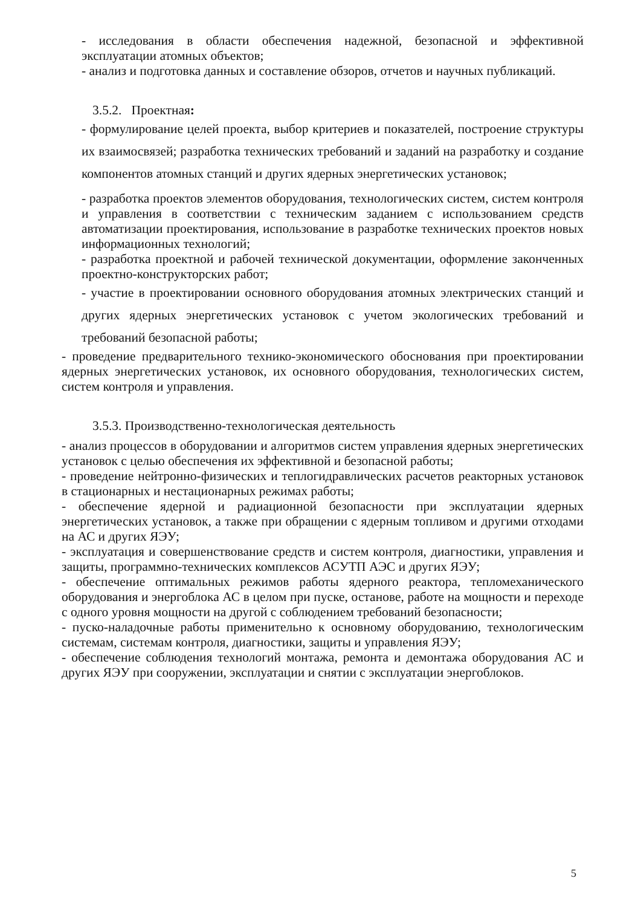- исследования в области обеспечения надежной, безопасной и эффективной эксплуатации атомных объектов;
- анализ и подготовка данных и составление обзоров, отчетов и научных публикаций.
3.5.2. Проектная:
- формулирование целей проекта, выбор критериев и показателей, построение структуры их взаимосвязей; разработка технических требований и заданий на разработку и создание компонентов атомных станций и других ядерных энергетических установок;
- разработка проектов элементов оборудования, технологических систем, систем контроля и управления в соответствии с техническим заданием с использованием средств автоматизации проектирования, использование в разработке технических проектов новых информационных технологий;
- разработка проектной и рабочей технической документации, оформление законченных проектно-конструкторских работ;
- участие в проектировании основного оборудования атомных электрических станций и других ядерных энергетических установок с учетом экологических требований и требований безопасной работы;
- проведение предварительного технико-экономического обоснования при проектировании ядерных энергетических установок, их основного оборудования, технологических систем, систем контроля и управления.
3.5.3. Производственно-технологическая деятельность
- анализ процессов в оборудовании и алгоритмов систем управления ядерных энергетических установок с целью обеспечения их эффективной и безопасной работы;
- проведение нейтронно-физических и теплогидравлических расчетов реакторных установок в стационарных и нестационарных режимах работы;
- обеспечение ядерной и радиационной безопасности при эксплуатации ядерных энергетических установок, а также при обращении с ядерным топливом и другими отходами на АС и других ЯЭУ;
- эксплуатация и совершенствование средств и систем контроля, диагностики, управления и защиты, программно-технических комплексов АСУТП АЭС и других ЯЭУ;
- обеспечение оптимальных режимов работы ядерного реактора, тепломеханического оборудования и энергоблока АС в целом при пуске, останове, работе на мощности и переходе с одного уровня мощности на другой с соблюдением требований безопасности;
- пуско-наладочные работы применительно к основному оборудованию, технологическим системам, системам контроля, диагностики, защиты и управления ЯЭУ;
- обеспечение соблюдения технологий монтажа, ремонта и демонтажа оборудования АС и других ЯЭУ при сооружении, эксплуатации и снятии с эксплуатации энергоблоков.
5